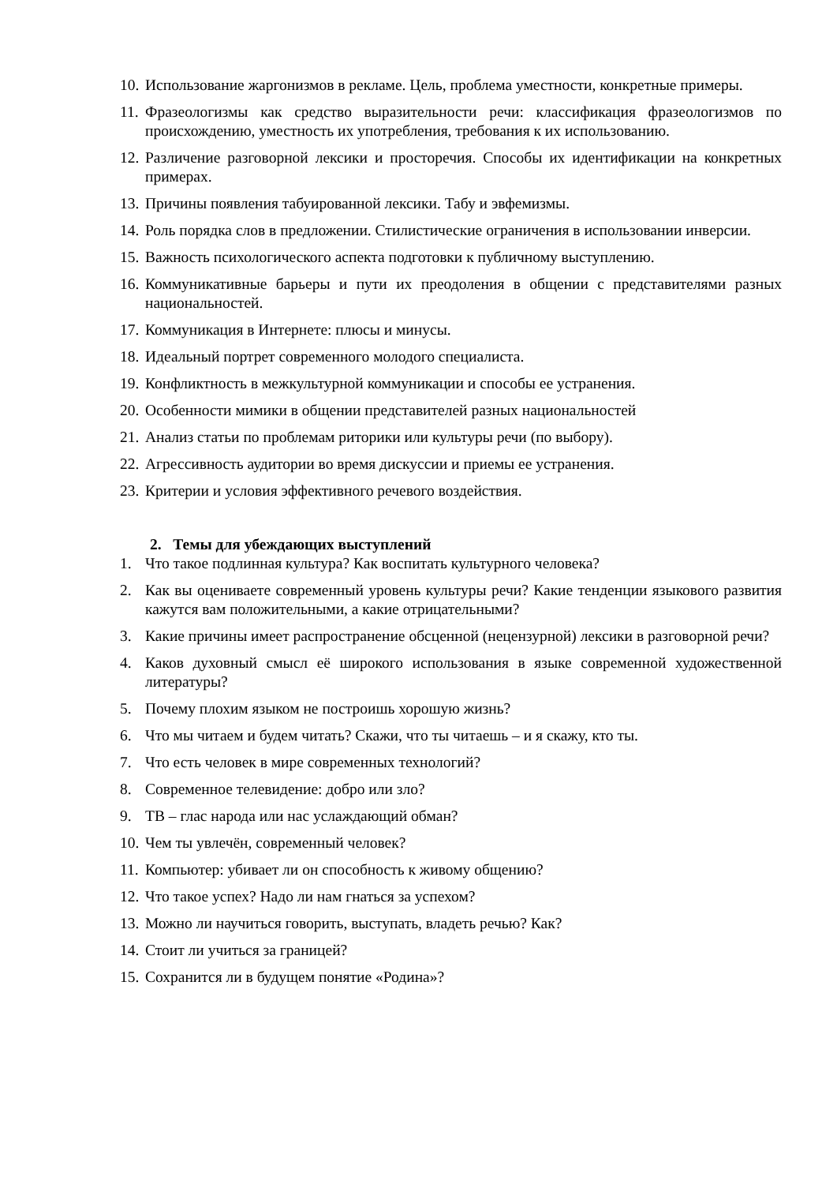10. Использование жаргонизмов в рекламе. Цель, проблема уместности, конкретные примеры.
11. Фразеологизмы как средство выразительности речи: классификация фразеологизмов по происхождению, уместность их употребления, требования к их использованию.
12. Различение разговорной лексики и просторечия. Способы их идентификации на конкретных примерах.
13. Причины появления табуированной лексики. Табу и эвфемизмы.
14. Роль порядка слов в предложении. Стилистические ограничения в использовании инверсии.
15. Важность психологического аспекта подготовки к публичному выступлению.
16. Коммуникативные барьеры и пути их преодоления в общении с представителями разных национальностей.
17. Коммуникация в Интернете: плюсы и минусы.
18. Идеальный портрет современного молодого специалиста.
19. Конфликтность в межкультурной коммуникации и способы ее устранения.
20. Особенности мимики в общении представителей разных национальностей
21. Анализ статьи по проблемам риторики или культуры речи (по выбору).
22. Агрессивность аудитории во время дискуссии и приемы ее устранения.
23. Критерии и условия эффективного речевого воздействия.
2. Темы для убеждающих выступлений
1. Что такое подлинная культура? Как воспитать культурного человека?
2. Как вы оцениваете современный уровень культуры речи? Какие тенденции языкового развития кажутся вам положительными, а какие отрицательными?
3. Какие причины имеет распространение обсценной (нецензурной) лексики в разговорной речи?
4. Каков духовный смысл её широкого использования в языке современной художественной литературы?
5. Почему плохим языком не построишь хорошую жизнь?
6. Что мы читаем и будем читать? Скажи, что ты читаешь – и я скажу, кто ты.
7. Что есть человек в мире современных технологий?
8. Современное телевидение: добро или зло?
9. ТВ – глас народа или нас услаждающий обман?
10. Чем ты увлечён, современный человек?
11. Компьютер: убивает ли он способность к живому общению?
12. Что такое успех? Надо ли нам гнаться за успехом?
13. Можно ли научиться говорить, выступать, владеть речью? Как?
14. Стоит ли учиться за границей?
15. Сохранится ли в будущем понятие «Родина»?